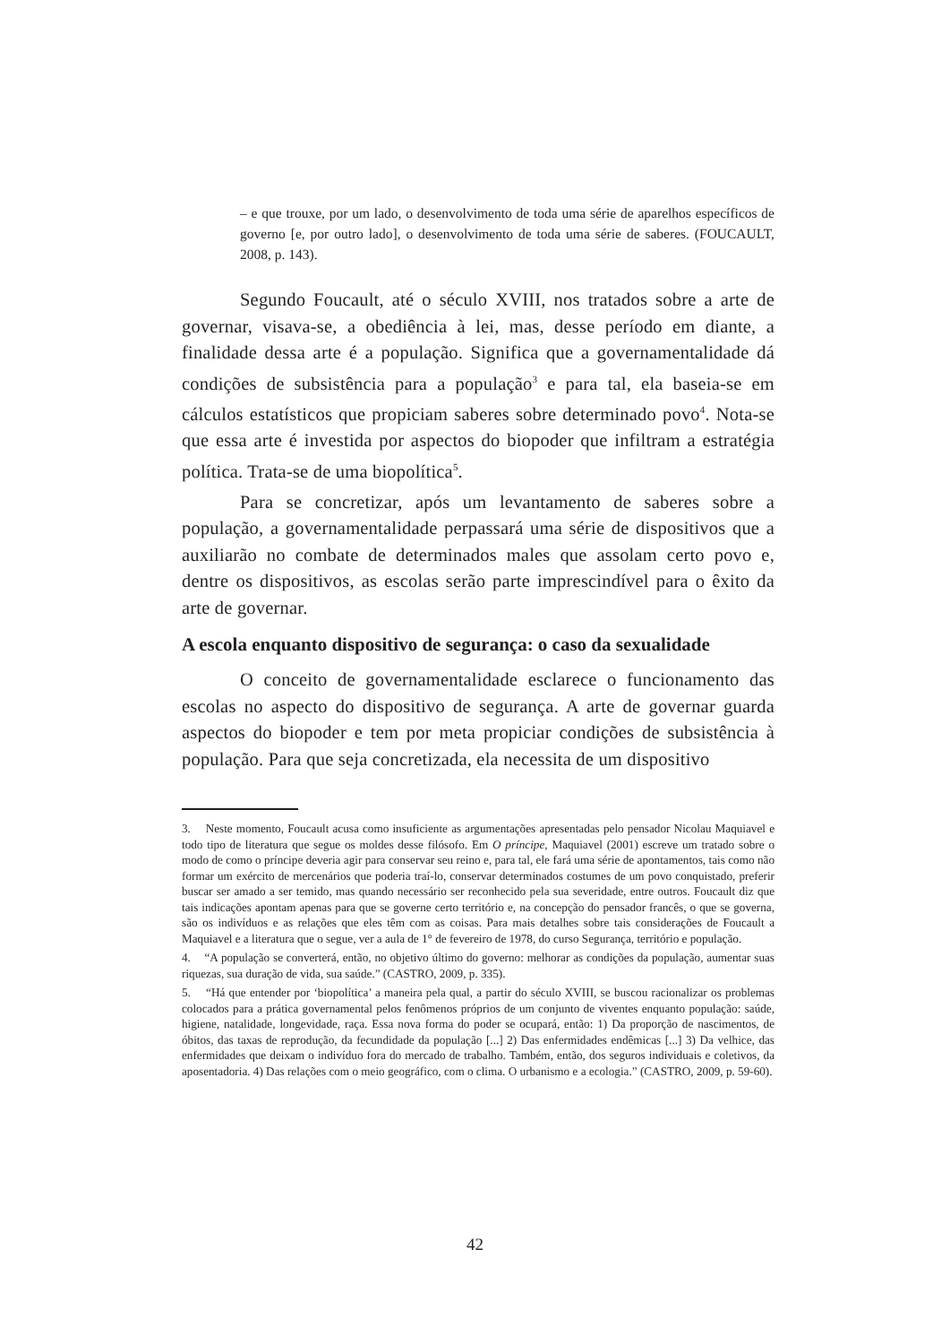– e que trouxe, por um lado, o desenvolvimento de toda uma série de aparelhos específicos de governo [e, por outro lado], o desenvolvimento de toda uma série de saberes. (FOUCAULT, 2008, p. 143).
Segundo Foucault, até o século XVIII, nos tratados sobre a arte de governar, visava-se, a obediência à lei, mas, desse período em diante, a finalidade dessa arte é a população. Significa que a governamentalidade dá condições de subsistência para a população<sup>3</sup> e para tal, ela baseia-se em cálculos estatísticos que propiciam saberes sobre determinado povo<sup>4</sup>. Nota-se que essa arte é investida por aspectos do biopoder que infiltram a estratégia política. Trata-se de uma biopolítica<sup>5</sup>.
Para se concretizar, após um levantamento de saberes sobre a população, a governamentalidade perpassará uma série de dispositivos que a auxiliarão no combate de determinados males que assolam certo povo e, dentre os dispositivos, as escolas serão parte imprescindível para o êxito da arte de governar.
A escola enquanto dispositivo de segurança: o caso da sexualidade
O conceito de governamentalidade esclarece o funcionamento das escolas no aspecto do dispositivo de segurança. A arte de governar guarda aspectos do biopoder e tem por meta propiciar condições de subsistência à população. Para que seja concretizada, ela necessita de um dispositivo
3. Neste momento, Foucault acusa como insuficiente as argumentações apresentadas pelo pensador Nicolau Maquiavel e todo tipo de literatura que segue os moldes desse filósofo. Em O príncipe, Maquiavel (2001) escreve um tratado sobre o modo de como o príncipe deveria agir para conservar seu reino e, para tal, ele fará uma série de apontamentos, tais como não formar um exército de mercenários que poderia traí-lo, conservar determinados costumes de um povo conquistado, preferir buscar ser amado a ser temido, mas quando necessário ser reconhecido pela sua severidade, entre outros. Foucault diz que tais indicações apontam apenas para que se governe certo território e, na concepção do pensador francês, o que se governa, são os indivíduos e as relações que eles têm com as coisas. Para mais detalhes sobre tais considerações de Foucault a Maquiavel e a literatura que o segue, ver a aula de 1° de fevereiro de 1978, do curso Segurança, território e população.
4. “A população se converterá, então, no objetivo último do governo: melhorar as condições da população, aumentar suas riquezas, sua duração de vida, sua saúde.” (CASTRO, 2009, p. 335).
5. “Há que entender por ‘biopolítica’ a maneira pela qual, a partir do século XVIII, se buscou racionalizar os problemas colocados para a prática governamental pelos fenômenos próprios de um conjunto de viventes enquanto população: saúde, higiene, natalidade, longevidade, raça. Essa nova forma do poder se ocupará, então: 1) Da proporção de nascimentos, de óbitos, das taxas de reprodução, da fecundidade da população [...] 2) Das enfermidades endêmicas [...] 3) Da velhice, das enfermidades que deixam o indivíduo fora do mercado de trabalho. Também, então, dos seguros individuais e coletivos, da aposentadoria. 4) Das relações com o meio geográfico, com o clima. O urbanismo e a ecologia.” (CASTRO, 2009, p. 59-60).
42